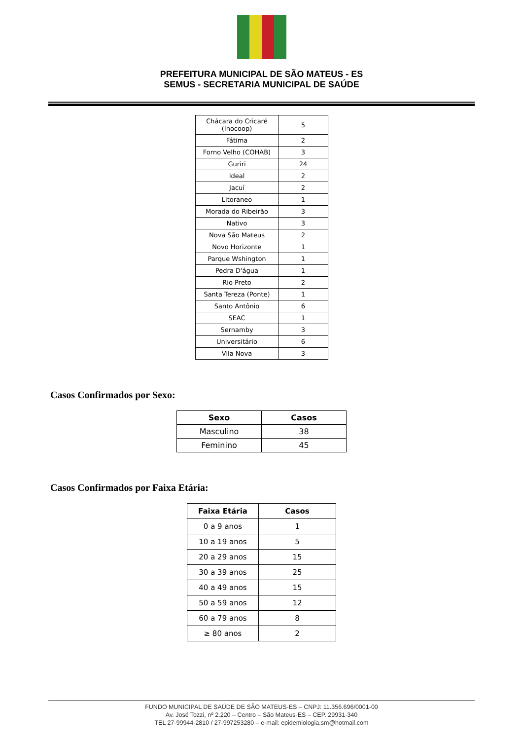PREFEITURA MUNICIPAL DE SÃO MATEUS - ES
SEMUS - SECRETARIA MUNICIPAL DE SAÚDE
| Chácara do Cricaré (Inocoop) | 5 |
| Fátima | 2 |
| Forno Velho (COHAB) | 3 |
| Guriri | 24 |
| Ideal | 2 |
| Jacuí | 2 |
| Litoraneo | 1 |
| Morada do Ribeirão | 3 |
| Nativo | 3 |
| Nova São Mateus | 2 |
| Novo Horizonte | 1 |
| Parque Wshington | 1 |
| Pedra D'água | 1 |
| Rio Preto | 2 |
| Santa Tereza (Ponte) | 1 |
| Santo Antônio | 6 |
| SEAC | 1 |
| Sernamby | 3 |
| Universitário | 6 |
| Vila Nova | 3 |
Casos Confirmados por Sexo:
| Sexo | Casos |
| --- | --- |
| Masculino | 38 |
| Feminino | 45 |
Casos Confirmados por Faixa Etária:
| Faixa Etária | Casos |
| --- | --- |
| 0 a 9 anos | 1 |
| 10 a 19 anos | 5 |
| 20 a 29 anos | 15 |
| 30 a 39 anos | 25 |
| 40 a 49 anos | 15 |
| 50 a 59 anos | 12 |
| 60 a 79 anos | 8 |
| ≥ 80 anos | 2 |
FUNDO MUNICIPAL DE SAÚDE DE SÃO MATEUS-ES – CNPJ: 11.356.696/0001-00
Av. José Tozzi, nº 2.220 – Centro – São Mateus-ES – CEP. 29931-340
TEL 27-99944-2810 / 27-997253280 – e-mail: epidemiologia.sm@hotmail.com